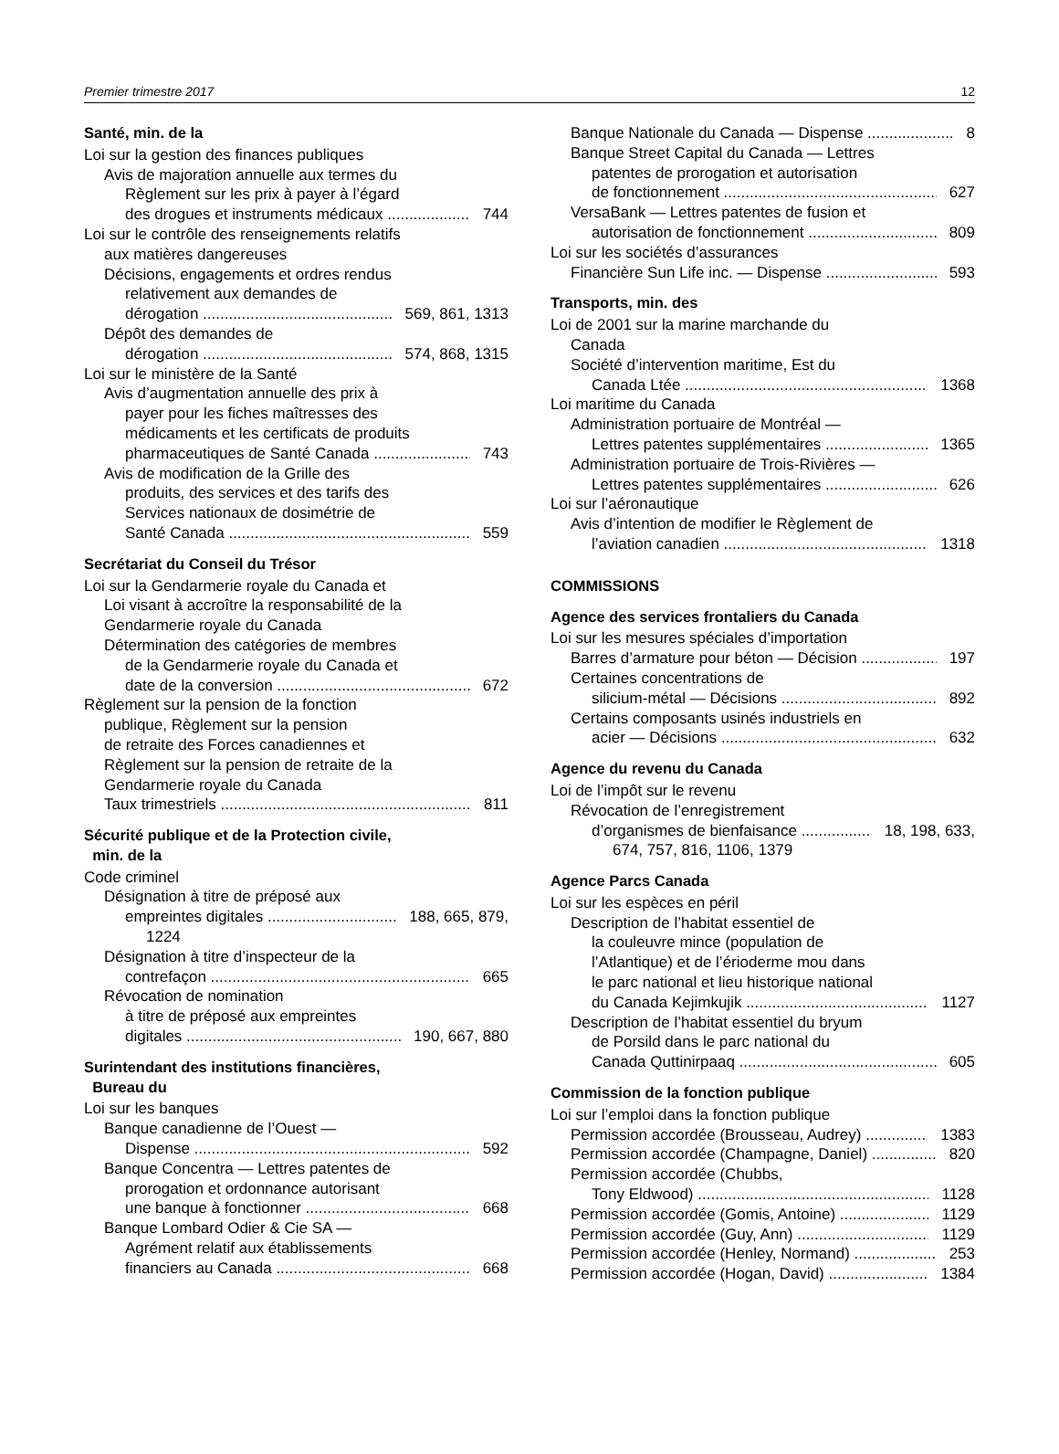Premier trimestre 2017 12
Santé, min. de la
Loi sur la gestion des finances publiques
Avis de majoration annuelle aux termes du
Règlement sur les prix à payer à l’égard
des drogues et instruments médicaux 744
Loi sur le contrôle des renseignements relatifs
aux matières dangereuses
Décisions, engagements et ordres rendus
relativement aux demandes de
dérogation 569, 861, 1313
Dépôt des demandes de
dérogation 574, 868, 1315
Loi sur le ministère de la Santé
Avis d’augmentation annuelle des prix à
payer pour les fiches maîtresses des
médicaments et les certificats de produits
pharmaceutiques de Santé Canada 743
Avis de modification de la Grille des
produits, des services et des tarifs des
Services nationaux de dosimétrie de
Santé Canada 559
Secrétariat du Conseil du Trésor
Loi sur la Gendarmerie royale du Canada et
Loi visant à accroître la responsabilité de la
Gendarmerie royale du Canada
Détermination des catégories de membres
de la Gendarmerie royale du Canada et
date de la conversion 672
Règlement sur la pension de la fonction
publique, Règlement sur la pension
de retraite des Forces canadiennes et
Règlement sur la pension de retraite de la
Gendarmerie royale du Canada
Taux trimestriels 811
Sécurité publique et de la Protection civile,
min. de la
Code criminel
Désignation à titre de préposé aux
empreintes digitales 188, 665, 879,
1224
Désignation à titre d’inspecteur de la
contrefaçon 665
Révocation de nomination
à titre de préposé aux empreintes
digitales 190, 667, 880
Surintendant des institutions financières,
Bureau du
Loi sur les banques
Banque canadienne de l’Ouest —
Dispense 592
Banque Concentra — Lettres patentes de
prorogation et ordonnance autorisant
une banque à fonctionner 668
Banque Lombard Odier & Cie SA —
Agrément relatif aux établissements
financiers au Canada 668
Banque Nationale du Canada — Dispense 8
Banque Street Capital du Canada — Lettres
patentes de prorogation et autorisation
de fonctionnement 627
VersaBank — Lettres patentes de fusion et
autorisation de fonctionnement 809
Loi sur les sociétés d’assurances
Financière Sun Life inc. — Dispense 593
Transports, min. des
Loi de 2001 sur la marine marchande du
Canada
Société d’intervention maritime, Est du
Canada Ltée 1368
Loi maritime du Canada
Administration portuaire de Montréal —
Lettres patentes supplémentaires 1365
Administration portuaire de Trois-Rivières —
Lettres patentes supplémentaires 626
Loi sur l’aéronautique
Avis d’intention de modifier le Règlement de
l’aviation canadien 1318
COMMISSIONS
Agence des services frontaliers du Canada
Loi sur les mesures spéciales d’importation
Barres d’armature pour béton — Décision 197
Certaines concentrations de
silicium-métal — Décisions 892
Certains composants usinés industriels en
acier — Décisions 632
Agence du revenu du Canada
Loi de l’impôt sur le revenu
Révocation de l’enregistrement
d’organismes de bienfaisance 18, 198, 633,
674, 757, 816, 1106, 1379
Agence Parcs Canada
Loi sur les espèces en péril
Description de l’habitat essentiel de
la couleuvre mince (population de
l’Atlantique) et de l’érioderme mou dans
le parc national et lieu historique national
du Canada Kejimkujik 1127
Description de l’habitat essentiel du bryum
de Porsild dans le parc national du
Canada Quttinirpaaq 605
Commission de la fonction publique
Loi sur l’emploi dans la fonction publique
Permission accordée (Brousseau, Audrey) 1383
Permission accordée (Champagne, Daniel) 820
Permission accordée (Chubbs,
Tony Eldwood) 1128
Permission accordée (Gomis, Antoine) 1129
Permission accordée (Guy, Ann) 1129
Permission accordée (Henley, Normand) 253
Permission accordée (Hogan, David) 1384